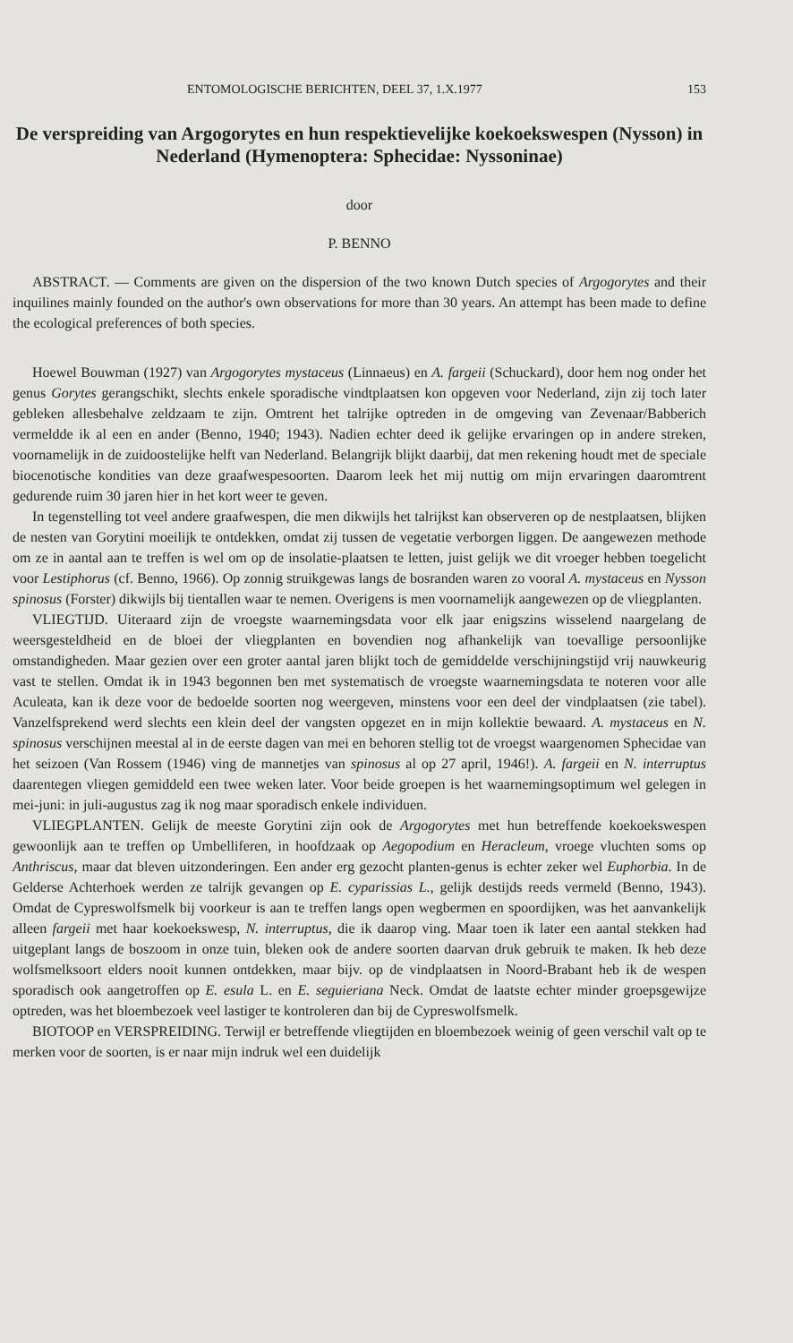ENTOMOLOGISCHE BERICHTEN, DEEL 37, 1.X.1977 153
De verspreiding van Argogorytes en hun respektievelijke koekoekswespen (Nysson) in Nederland (Hymenoptera: Sphecidae: Nyssoninae)
door
P. BENNO
ABSTRACT. — Comments are given on the dispersion of the two known Dutch species of Argogorytes and their inquilines mainly founded on the author's own observations for more than 30 years. An attempt has been made to define the ecological preferences of both species.
Hoewel Bouwman (1927) van Argogorytes mystaceus (Linnaeus) en A. fargeii (Schuckard), door hem nog onder het genus Gorytes gerangschikt, slechts enkele sporadische vindtplaatsen kon opgeven voor Nederland, zijn zij toch later gebleken allesbehalve zeldzaam te zijn. Omtrent het talrijke optreden in de omgeving van Zevenaar/Babberich vermeldde ik al een en ander (Benno, 1940; 1943). Nadien echter deed ik gelijke ervaringen op in andere streken, voornamelijk in de zuidoostelijke helft van Nederland. Belangrijk blijkt daarbij, dat men rekening houdt met de speciale biocenotische kondities van deze graafwespesoorten. Daarom leek het mij nuttig om mijn ervaringen daaromtrent gedurende ruim 30 jaren hier in het kort weer te geven.
In tegenstelling tot veel andere graafwespen, die men dikwijls het talrijkst kan observeren op de nestplaatsen, blijken de nesten van Gorytini moeilijk te ontdekken, omdat zij tussen de vegetatie verborgen liggen. De aangewezen methode om ze in aantal aan te treffen is wel om op de insolatie-plaatsen te letten, juist gelijk we dit vroeger hebben toegelicht voor Lestiphorus (cf. Benno, 1966). Op zonnig struikgewas langs de bosranden waren zo vooral A. mystaceus en Nysson spinosus (Forster) dikwijls bij tientallen waar te nemen. Overigens is men voornamelijk aangewezen op de vliegplanten.
VLIEGTIJD. Uiteraard zijn de vroegste waarnemingsdata voor elk jaar enigszins wisselend naargelang de weersgesteldheid en de bloei der vliegplanten en bovendien nog afhankelijk van toevallige persoonlijke omstandigheden. Maar gezien over een groter aantal jaren blijkt toch de gemiddelde verschijningstijd vrij nauwkeurig vast te stellen. Omdat ik in 1943 begonnen ben met systematisch de vroegste waarnemingsdata te noteren voor alle Aculeata, kan ik deze voor de bedoelde soorten nog weergeven, minstens voor een deel der vindplaatsen (zie tabel). Vanzelfsprekend werd slechts een klein deel der vangsten opgezet en in mijn kollektie bewaard. A. mystaceus en N. spinosus verschijnen meestal al in de eerste dagen van mei en behoren stellig tot de vroegst waargenomen Sphecidae van het seizoen (Van Rossem (1946) ving de mannetjes van spinosus al op 27 april, 1946!). A. fargeii en N. interruptus daarentegen vliegen gemiddeld een twee weken later. Voor beide groepen is het waarnemingsoptimum wel gelegen in mei-juni: in juli-augustus zag ik nog maar sporadisch enkele individuen.
VLIEGPLANTEN. Gelijk de meeste Gorytini zijn ook de Argogorytes met hun betreffende koekoekswespen gewoonlijk aan te treffen op Umbelliferen, in hoofdzaak op Aegopodium en Heracleum, vroege vluchten soms op Anthriscus, maar dat bleven uitzonderingen. Een ander erg gezocht planten-genus is echter zeker wel Euphorbia. In de Gelderse Achterhoek werden ze talrijk gevangen op E. cyparissias L., gelijk destijds reeds vermeld (Benno, 1943). Omdat de Cypreswolfsmelk bij voorkeur is aan te treffen langs open wegbermen en spoordijken, was het aanvankelijk alleen fargeii met haar koekoekswesp, N. interruptus, die ik daarop ving. Maar toen ik later een aantal stekken had uitgeplant langs de boszoom in onze tuin, bleken ook de andere soorten daarvan druk gebruik te maken. Ik heb deze wolfsmelksoort elders nooit kunnen ontdekken, maar bijv. op de vindplaatsen in Noord-Brabant heb ik de wespen sporadisch ook aangetroffen op E. esula L. en E. seguieriana Neck. Omdat de laatste echter minder groepsgewijze optreden, was het bloembezoek veel lastiger te kontroleren dan bij de Cypreswolfsmelk.
BIOTOOP en VERSPREIDING. Terwijl er betreffende vliegtijden en bloembezoek weinig of geen verschil valt op te merken voor de soorten, is er naar mijn indruk wel een duidelijk